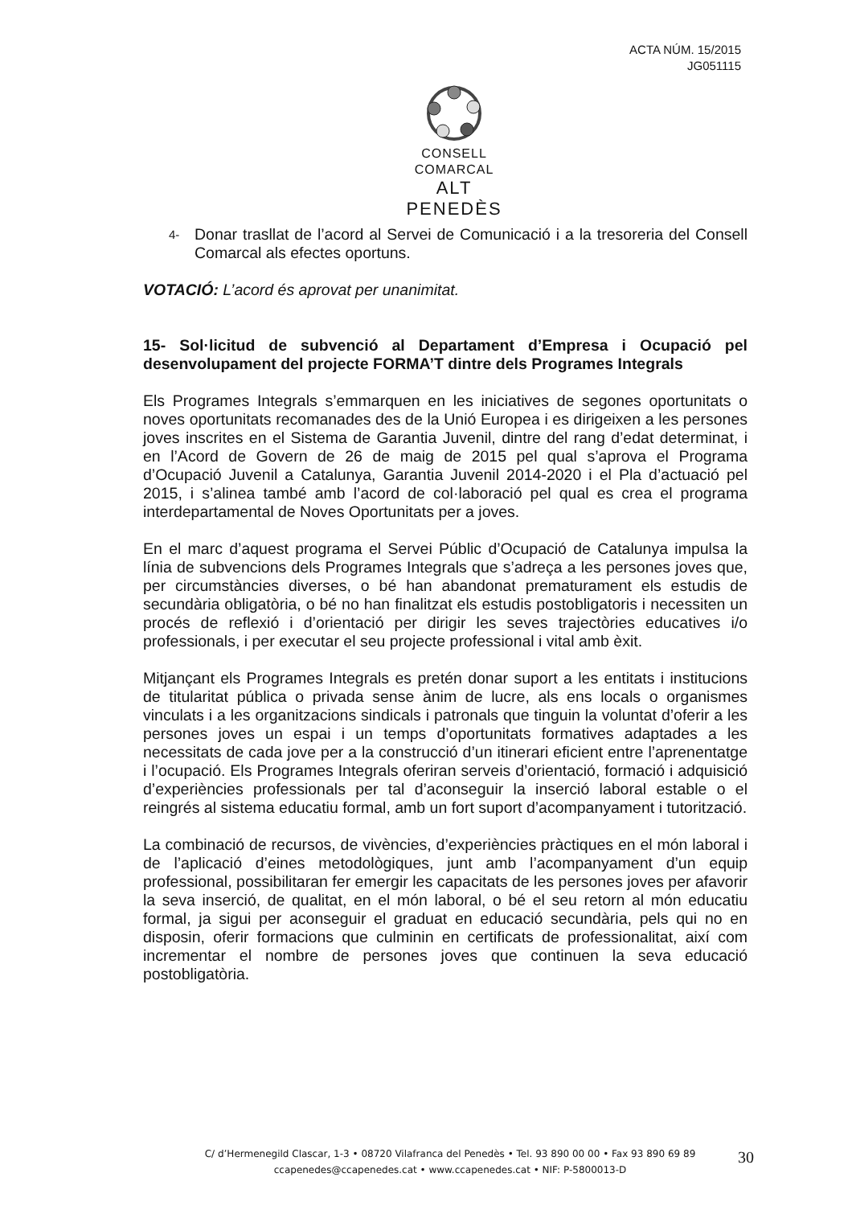ACTA NÚM. 15/2015
JG051115
CONSELL COMARCAL
ALT PENEDÈS
4-
Donar trasllat de l’acord al Servei de Comunicació i a la tresoreria del Consell Comarcal als efectes oportuns.
VOTACIÓ: L’acord és aprovat per unanimitat.
15- Sol·licitud de subvenció al Departament d’Empresa i Ocupació pel desenvolupament del projecte FORMA’T dintre dels Programes Integrals
Els Programes Integrals s’emmarquen en les iniciatives de segones oportunitats o noves oportunitats recomanades des de la Unió Europea i es dirigeixen a les persones joves inscrites en el Sistema de Garantia Juvenil, dintre del rang d’edat determinat, i en l’Acord de Govern de 26 de maig de 2015 pel qual s’aprova el Programa d’Ocupació Juvenil a Catalunya, Garantia Juvenil 2014-2020 i el Pla d’actuació pel 2015, i s’alinea també amb l’acord de col·laboració pel qual es crea el programa interdepartamental de Noves Oportunitats per a joves.
En el marc d’aquest programa el Servei Públic d’Ocupació de Catalunya impulsa la línia de subvencions dels Programes Integrals que s’adreça a les persones joves que, per circumstàncies diverses, o bé han abandonat prematurament els estudis de secundària obligatòria, o bé no han finalitzat els estudis postobligatoris i necessiten un procés de reflexió i d’orientació per dirigir les seves trajectòries educatives i/o professionals, i per executar el seu projecte professional i vital amb èxit.
Mitjançant els Programes Integrals es pretén donar suport a les entitats i institucions de titularitat pública o privada sense ànim de lucre, als ens locals o organismes vinculats i a les organitzacions sindicals i patronals que tinguin la voluntat d’oferir a les persones joves un espai i un temps d’oportunitats formatives adaptades a les necessitats de cada jove per a la construcció d’un itinerari eficient entre l’aprenentatge i l’ocupació. Els Programes Integrals oferiran serveis d’orientació, formació i adquisició d’experiències professionals per tal d’aconseguir la inserció laboral estable o el reingrés al sistema educatiu formal, amb un fort suport d’acompanyament i tutorització.
La combinació de recursos, de vivències, d’experiències pràctiques en el món laboral i de l’aplicació d’eines metodològiques, junt amb l’acompanyament d’un equip professional, possibilitaran fer emergir les capacitats de les persones joves per afavorir la seva inserció, de qualitat, en el món laboral, o bé el seu retorn al món educatiu formal, ja sigui per aconseguir el graduat en educació secundària, pels qui no en disposin, oferir formacions que culminin en certificats de professionalitat, així com incrementar el nombre de persones joves que continuen la seva educació postobligatòria.
C/ d’Hermenegild Clascar, 1-3 • 08720 Vilafranca del Penedès • Tel. 93 890 00 00 • Fax 93 890 69 89
ccapenedes@ccapenedes.cat • www.ccapenedes.cat • NIF: P-5800013-D
30